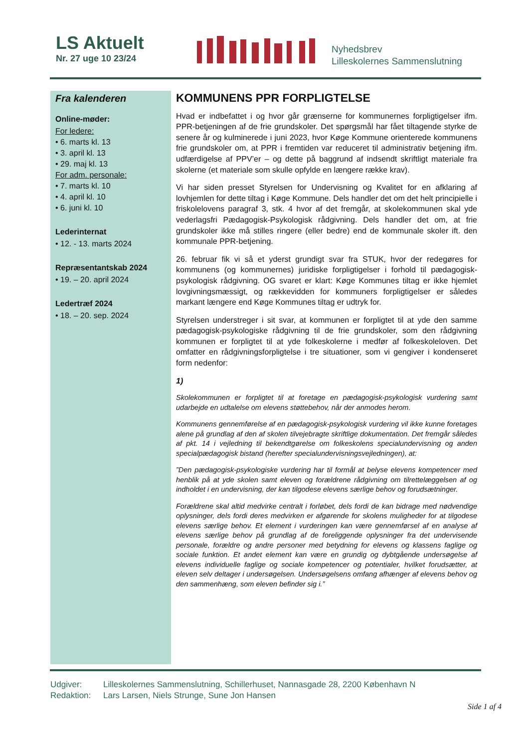LS Aktuelt
Nr. 27 uge 10 23/24
Nyhedsbrev
Lilleskolernes Sammenslutning
Fra kalenderen
Online-møder:
For ledere:
• 6. marts kl. 13
• 3. april kl. 13
• 29. maj kl. 13
For adm. personale:
• 7. marts kl. 10
• 4. april kl. 10
• 6. juni kl. 10
Lederinternat
• 12. - 13. marts 2024
Repræsentantskab 2024
• 19. – 20. april 2024
Ledertræf 2024
• 18. – 20. sep. 2024
KOMMUNENS PPR FORPLIGTELSE
Hvad er indbefattet i og hvor går grænserne for kommunernes forpligtigelser ifm. PPR-betjeningen af de frie grundskoler. Det spørgsmål har fået tiltagende styrke de senere år og kulminerede i juni 2023, hvor Køge Kommune orienterede kommunens frie grundskoler om, at PPR i fremtiden var reduceret til administrativ betjening ifm. udfærdigelse af PPV’er – og dette på baggrund af indsendt skriftligt materiale fra skolerne (et materiale som skulle opfylde en længere række krav).
Vi har siden presset Styrelsen for Undervisning og Kvalitet for en afklaring af lovhjemlen for dette tiltag i Køge Kommune. Dels handler det om det helt principielle i friskolelovens paragraf 3, stk. 4 hvor af det fremgår, at skolekommunen skal yde vederlagsfri Pædagogisk-Psykologisk rådgivning. Dels handler det om, at frie grundskoler ikke må stilles ringere (eller bedre) end de kommunale skoler ift. den kommunale PPR-betjening.
26. februar fik vi så et yderst grundigt svar fra STUK, hvor der redegøres for kommunens (og kommunernes) juridiske forpligtigelser i forhold til pædagogisk-psykologisk rådgivning. OG svaret er klart: Køge Kommunes tiltag er ikke hjemlet lovgivningsmæssigt, og rækkevidden for kommuners forpligtigelser er således markant længere end Køge Kommunes tiltag er udtryk for.
Styrelsen understreger i sit svar, at kommunen er forpligtet til at yde den samme pædagogisk-psykologiske rådgivning til de frie grundskoler, som den rådgivning kommunen er forpligtet til at yde folkeskolerne i medfør af folkeskoleloven. Det omfatter en rådgivningsforpligtelse i tre situationer, som vi gengiver i kondenseret form nedenfor:
1)
Skolekommunen er forpligtet til at foretage en pædagogisk-psykologisk vurdering samt udarbejde en udtalelse om elevens støttebehov, når der anmodes herom.
Kommunens gennemførelse af en pædagogisk-psykologisk vurdering vil ikke kunne foretages alene på grundlag af den af skolen tilvejebragte skriftlige dokumentation. Det fremgår således af pkt. 14 i vejledning til bekendtgørelse om folkeskolens specialundervisning og anden specialpædagogisk bistand (herefter specialundervisningsvejledningen), at:
”Den pædagogisk-psykologiske vurdering har til formål at belyse elevens kompetencer med henblik på at yde skolen samt eleven og forældrene rådgivning om tilrettelæggelsen af og indholdet i en undervisning, der kan tilgodese elevens særlige behov og forudsætninger.
Forældrene skal altid medvirke centralt i forløbet, dels fordi de kan bidrage med nødvendige oplysninger, dels fordi deres medvirken er afgørende for skolens muligheder for at tilgodese elevens særlige behov. Et element i vurderingen kan være gennemførsel af en analyse af elevens særlige behov på grundlag af de foreliggende oplysninger fra det undervisende personale, forældre og andre personer med betydning for elevens og klassens faglige og sociale funktion. Et andet element kan være en grundig og dybtgående undersøgelse af elevens individuelle faglige og sociale kompetencer og potentialer, hvilket forudsætter, at eleven selv deltager i undersøgelsen. Undersøgelsens omfang afhænger af elevens behov og den sammenhæng, som eleven befinder sig i.”
Udgiver: Lilleskolernes Sammenslutning, Schillerhuset, Nannasgade 28, 2200 København N
Redaktion: Lars Larsen, Niels Strunge, Sune Jon Hansen
Side 1 af 4